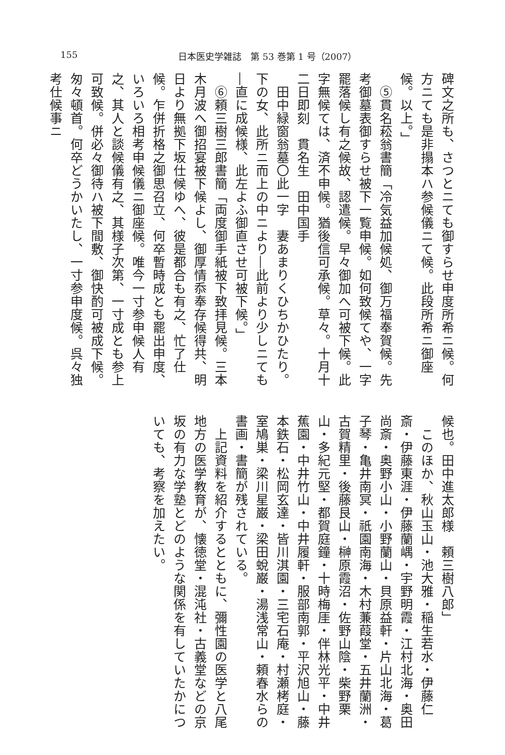155 日本医史学雑誌　第 53 巻第 1 号（2007）
碑文之所も、さつとニても御すらせ申度所希ニ候。何方ニても是非搨本ハ参候儀ニて候。此段所希ニ御座候。以上。」
　⑤貫名菘翁書簡「冷気益加候処、御万福奉賀候。先考御墓表御すらせ被下一覧申候。如何致候てや、一字罷落候し有之候故、認遣候。早々御加へ可被下候。此字無候ては、済不申候。猶後信可承候。草々。十月十二日即刻　貫名生　田中国手
　田中緑窗翁墓〇此一字　妻あまりくひちかひたり。下の女、此所ニ而上の中ニより―此前より少しニても―直に成候様、此左よふ御直させ可被下候。」
　⑥頼三樹三郎書簡「両度御手紙被下致拝見候。三本木月波へ御招宴被下候よし、御厚情忝奉存候得共、明日より無拠下坂仕候ゆへ、彼是都合も有之、忙了仕候。乍併折格之御思召立、何卒暫時成とも罷出申度、いろいろ相考申候儀ニ御座候。唯今一寸参申候人有之、其人と談候儀有之、其様子次第、一寸成とも参上可致候。併必々御待ハ被下間敷、御快酌可被成下候。匆々頓首。何卒どうかいたし、一寸参申度候。呉々独考仕候事ニ
候也。田中進太郎様　頼三樹八郎」
　このほか、秋山玉山・池大雅・稲生若水・伊藤仁斎・伊藤東涯・伊藤蘭嵎・宇野明霞・江村北海・奥田尚斎・奥野小山・小野蘭山・貝原益軒・片山北海・葛子琴・亀井南冥・祇園南海・木村蒹葭堂・五井蘭洲・古賀精里・後藤艮山・榊原霞沼・佐野山陰・柴野栗山・多紀元堅・都賀庭鐘・十時梅厓・伴林光平・中井蕉園・中井竹山・中井履軒・服部南郭・平沢旭山・藤本鉄石・松岡玄達・皆川淇園・三宅石庵・村瀬栲庭・室鳩巣・梁川星巌・梁田蛻巌・湯浅常山・頼春水らの書画・書簡が残されている。
　上記資料を紹介するとともに、彌性園の医学と八尾地方の医学教育が、懐徳堂・混沌社・古義堂などの京坂の有力な学塾とどのような関係を有していたかについても、考察を加えたい。